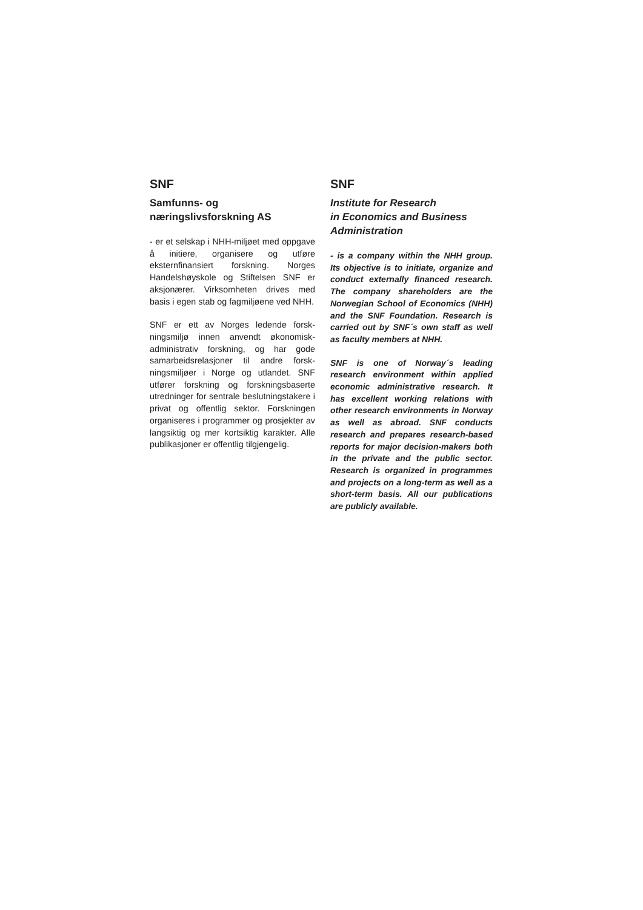SNF
Samfunns- og
næringslivsforskning AS
- er et selskap i NHH-miljøet med oppgave å initiere, organisere og utføre eksternfinansiert forskning. Norges Handelshøyskole og Stiftelsen SNF er aksjonærer. Virksomheten drives med basis i egen stab og fagmiljøene ved NHH.
SNF er ett av Norges ledende forsk­ningsmiljø innen anvendt økonomisk-administrativ forskning, og har gode samarbeidsrelasjoner til andre forsk­ningsmiljøer i Norge og utlandet. SNF utfører forskning og forskningsbaserte utredninger for sentrale beslutnings­takere i privat og offentlig sektor. Forskningen organiseres i programmer og prosjekter av langsiktig og mer kort­siktig karakter. Alle publikasjoner er offentlig tilgjengelig.
SNF
Institute for Research
in Economics and Business
Administration
- is a company within the NHH group. Its objective is to initiate, organize and conduct externally financed research. The company shareholders are the Norwegian School of Economics (NHH) and the SNF Foundation. Research is carried out by SNF´s own staff as well as faculty members at NHH.
SNF is one of Norway´s leading research environment within applied economic administrative research. It has excellent working relations with other research environments in Norway as well as abroad. SNF conducts research and prepares research-based reports for major decision-makers both in the private and the public sector. Research is organized in programmes and projects on a long-term as well as a short-term basis. All our publications are publicly available.